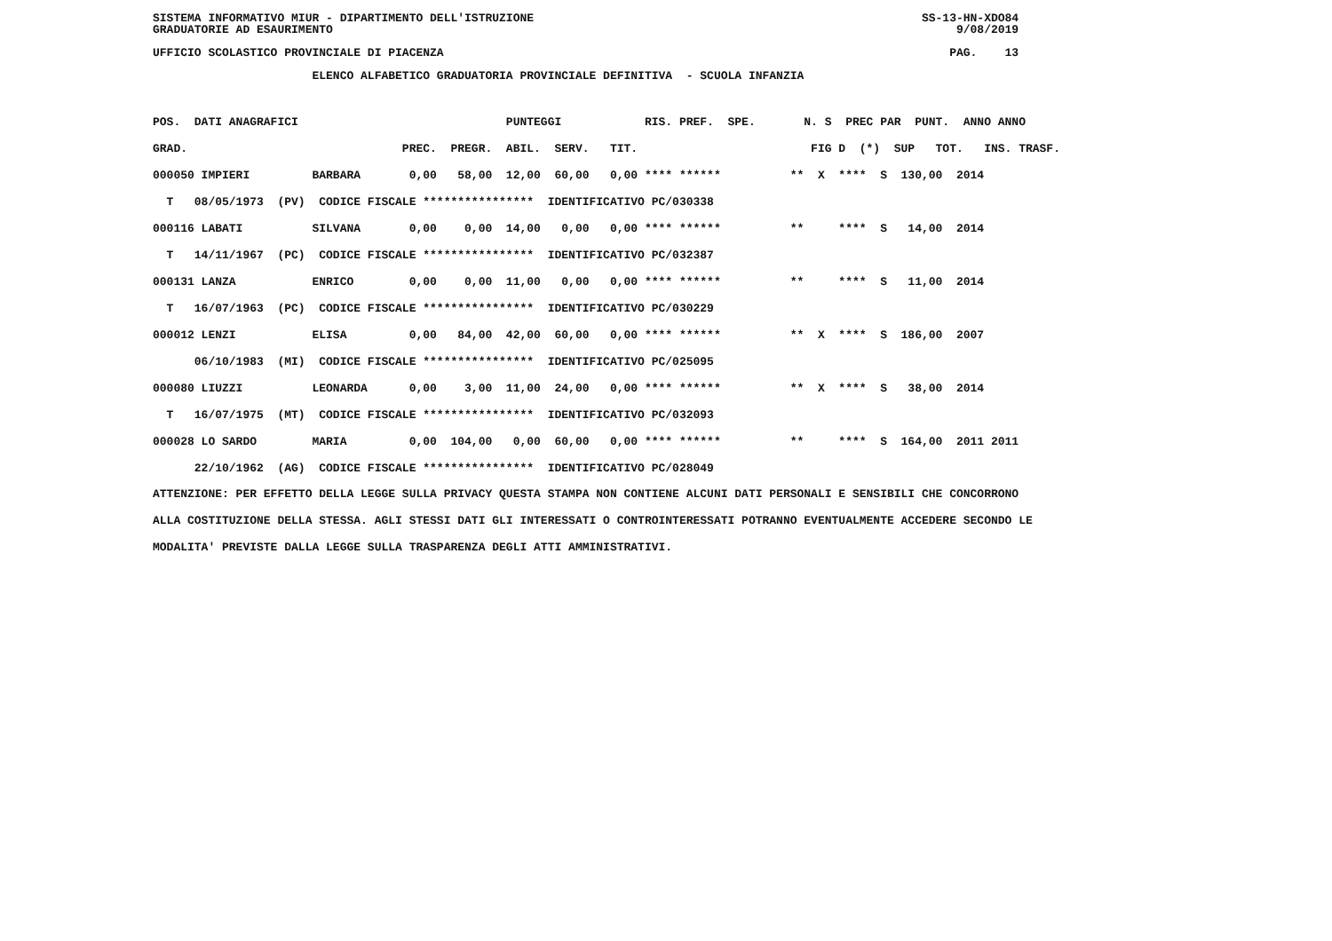SISTEMA INFORMATIVO MIUR - DIPARTIMENTO DELL'ISTRUZIONE SS-13-HN-XDO84 GRADUATORIE AD ESAURIMENTO 9/08/2019 UFFICIO SCOLASTICO PROVINCIALE DI PIACENZA PAG. 13 ELENCO ALFABETICO GRADUATORIA PROVINCIALE DEFINITIVA - SCUOLA INFANZIA
| POS. DATI ANAGRAFICI PUNTEGGI RIS. PREF. SPE. N. S PREC PAR PUNT. ANNO ANNO |
| --- |
| GRAD. PREC. PREGR. ABIL. SERV. TIT. FIG D (*) SUP TOT. INS. TRASF. |
| 000050 IMPIERI BARBARA 0,00 58,00 12,00 60,00 0,00 **** ****** ** X **** S 130,00 2014 |
| T 08/05/1973 (PV) CODICE FISCALE **************** IDENTIFICATIVO PC/030338 |
| 000116 LABATI SILVANA 0,00 0,00 14,00 0,00 0,00 **** ****** ** **** S 14,00 2014 |
| T 14/11/1967 (PC) CODICE FISCALE **************** IDENTIFICATIVO PC/032387 |
| 000131 LANZA ENRICO 0,00 0,00 11,00 0,00 0,00 **** ****** ** **** S 11,00 2014 |
| T 16/07/1963 (PC) CODICE FISCALE **************** IDENTIFICATIVO PC/030229 |
| 000012 LENZI ELISA 0,00 84,00 42,00 60,00 0,00 **** ****** ** X **** S 186,00 2007 |
| 06/10/1983 (MI) CODICE FISCALE **************** IDENTIFICATIVO PC/025095 |
| 000080 LIUZZI LEONARDA 0,00 3,00 11,00 24,00 0,00 **** ****** ** X **** S 38,00 2014 |
| T 16/07/1975 (MT) CODICE FISCALE **************** IDENTIFICATIVO PC/032093 |
| 000028 LO SARDO MARIA 0,00 104,00 0,00 60,00 0,00 **** ****** ** **** S 164,00 2011 2011 |
| 22/10/1962 (AG) CODICE FISCALE **************** IDENTIFICATIVO PC/028049 |
ATTENZIONE: PER EFFETTO DELLA LEGGE SULLA PRIVACY QUESTA STAMPA NON CONTIENE ALCUNI DATI PERSONALI E SENSIBILI CHE CONCORRONO ALLA COSTITUZIONE DELLA STESSA. AGLI STESSI DATI GLI INTERESSATI O CONTROINTERESSATI POTRANNO EVENTUALMENTE ACCEDERE SECONDO LE MODALITA' PREVISTE DALLA LEGGE SULLA TRASPARENZA DEGLI ATTI AMMINISTRATIVI.